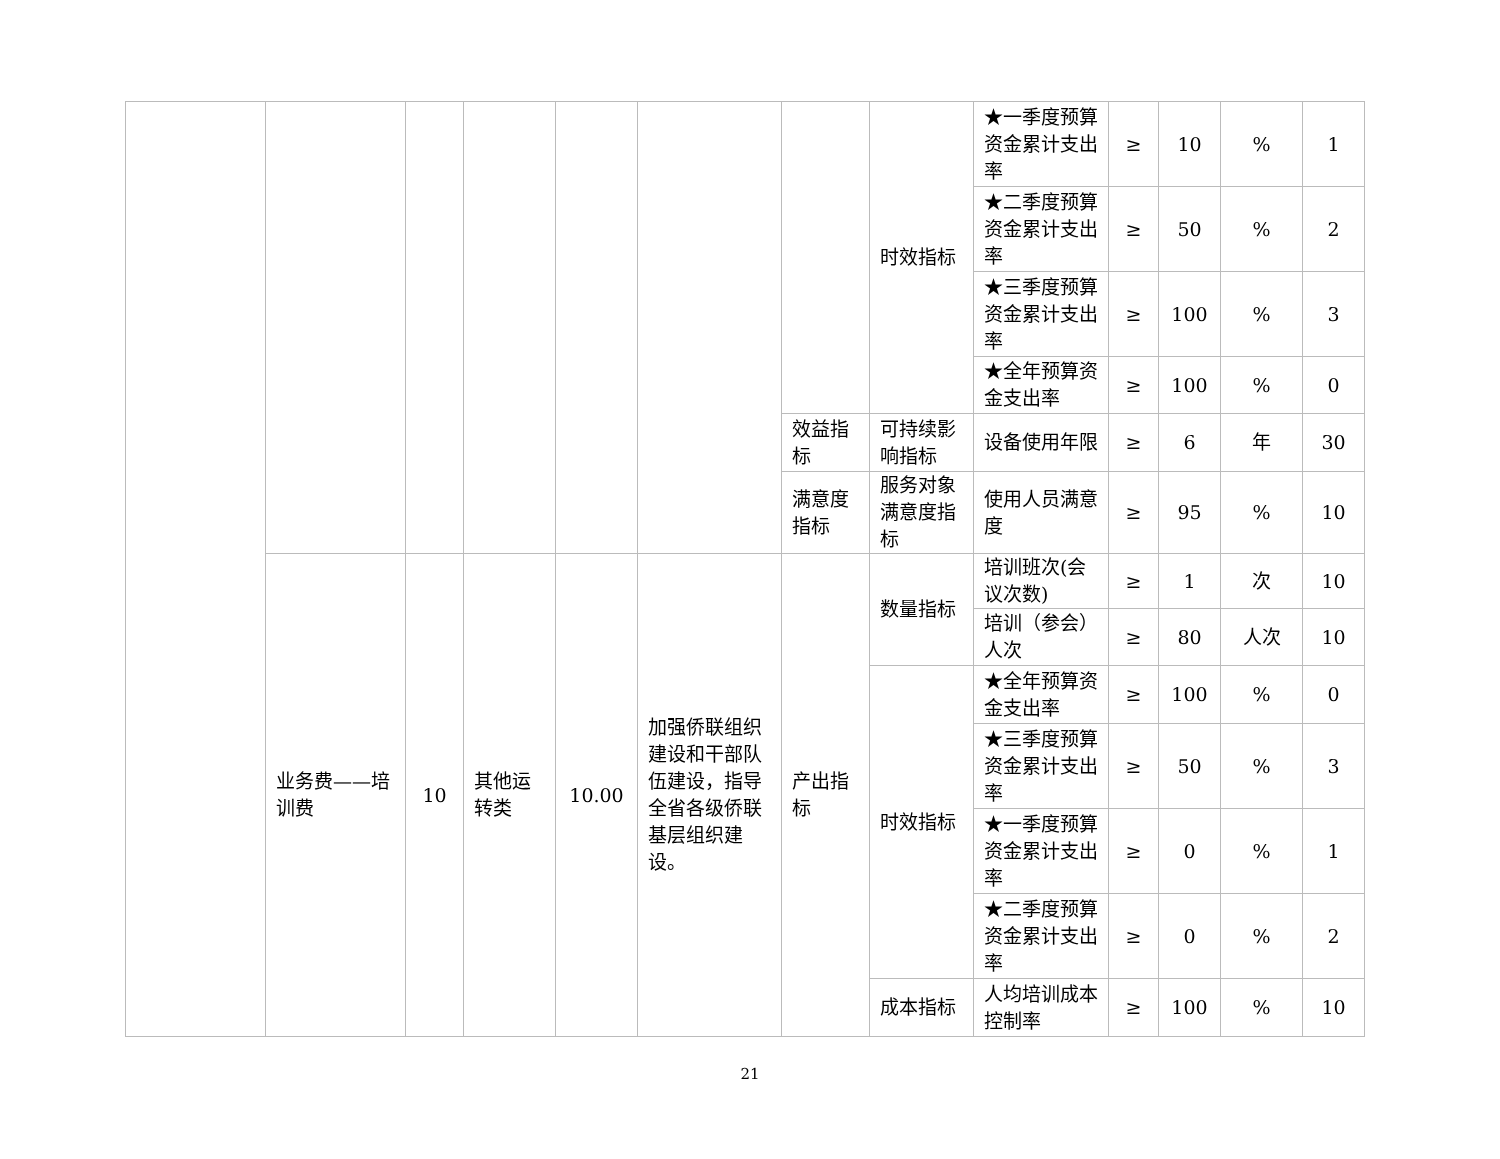| | | | | | | | 时效指标 | ★一季度预算资金累计支出率 | ≥ | 10 | % | 1 |
| | | | | | | | | ★二季度预算资金累计支出率 | ≥ | 50 | % | 2 |
| | | | | | | | | ★三季度预算资金累计支出率 | ≥ | 100 | % | 3 |
| | | | | | | | | ★全年预算资金支出率 | ≥ | 100 | % | 0 |
| | | | | | | 效益指标 | 可持续影响指标 | 设备使用年限 | ≥ | 6 | 年 | 30 |
| | | | | | | 满意度指标 | 服务对象满意度指标 | 使用人员满意度 | ≥ | 95 | % | 10 |
| | 业务费——培训费 | 10 | 其他运转类 | 10.00 | 加强侨联组织建设和干部队伍建设，指导全省各级侨联基层组织建设。 | 产出指标 | 数量指标 | 培训班次(会议次数) | ≥ | 1 | 次 | 10 |
| | | | | | | | | 培训（参会）人次 | ≥ | 80 | 人次 | 10 |
| | | | | | | | 时效指标 | ★全年预算资金支出率 | ≥ | 100 | % | 0 |
| | | | | | | | | ★三季度预算资金累计支出率 | ≥ | 50 | % | 3 |
| | | | | | | | | ★一季度预算资金累计支出率 | ≥ | 0 | % | 1 |
| | | | | | | | | ★二季度预算资金累计支出率 | ≥ | 0 | % | 2 |
| | | | | | | | 成本指标 | 人均培训成本控制率 | ≥ | 100 | % | 10 |
21